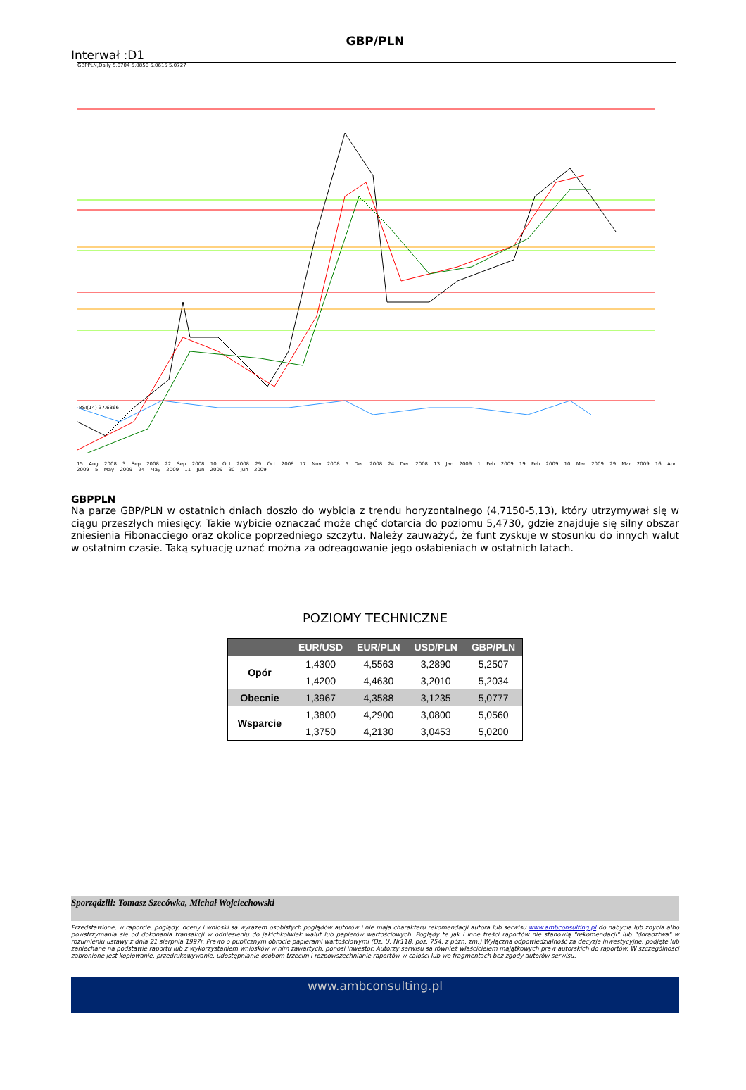GBP/PLN
Interwał :D1
GBPPLN,Daily 5.0704 5.0850 5.0615 5.0727
RSI(14) 37.6866
15 Aug 2008 3 Sep 2008 22 Sep 2008 10 Oct 2008 29 Oct 2008 17 Nov 2008 5 Dec 2008 24 Dec 2008 13 Jan 2009 1 Feb 2009 19 Feb 2009 10 Mar 2009 29 Mar 2009 16 Apr 2009 5 May 2009 24 May 2009 11 Jun 2009 30 Jun 2009
GBPPLN
Na parze GBP/PLN w ostatnich dniach doszło do wybicia z trendu horyzontalnego (4,7150-5,13), który utrzymywał się w ciągu przeszłych miesięcy. Takie wybicie oznaczać może chęć dotarcia do poziomu 5,4730, gdzie znajduje się silny obszar zniesienia Fibonacciego oraz okolice poprzedniego szczytu. Należy zauważyć, że funt zyskuje w stosunku do innych walut w ostatnim czasie. Taką sytuację uznać można za odreagowanie jego osłabieniach w ostatnich latach.
POZIOMY TECHNICZNE
| | EUR/USD | EUR/PLN | USD/PLN | GBP/PLN |
| --- | --- | --- | --- | --- |
| Opór | 1,4300 | 4,5563 | 3,2890 | 5,2507 |
| | 1,4200 | 4,4630 | 3,2010 | 5,2034 |
| Obecnie | 1,3967 | 4,3588 | 3,1235 | 5,0777 |
| Wsparcie | 1,3800 | 4,2900 | 3,0800 | 5,0560 |
| | 1,3750 | 4,2130 | 3,0453 | 5,0200 |
Sporządzili: Tomasz Szecówka, Michał Wojciechowski
Przedstawione, w raporcie, poglądy, oceny i wnioski sa wyrazem osobistych poglądów autorów i nie maja charakteru rekomendacji autora lub serwisu www.ambconsulting.pl do nabycia lub zbycia albo powstrzymania sie od dokonania transakcji w odniesieniu do jakichkolwiek walut lub papierów wartościowych. Poglądy te jak i inne treści raportów nie stanowią "rekomendacji" lub "doradztwa" w rozumieniu ustawy z dnia 21 sierpnia 1997r. Prawo o publicznym obrocie papierami wartościowymi (Dz. U. Nr118, poz. 754, z pózn. zm.) Wyłączna odpowiedzialność za decyzje inwestycyjne, podjęte lub zaniechane na podstawie raportu lub z wykorzystaniem wniosków w nim zawartych, ponosi inwestor. Autorzy serwisu sa również właścicielem majątkowych praw autorskich do raportów. W szczególności zabronione jest kopiowanie, przedrukowywanie, udostępnianie osobom trzecim i rozpowszechnianie raportów w całości lub we fragmentach bez zgody autorów serwisu.
www.ambconsulting.pl